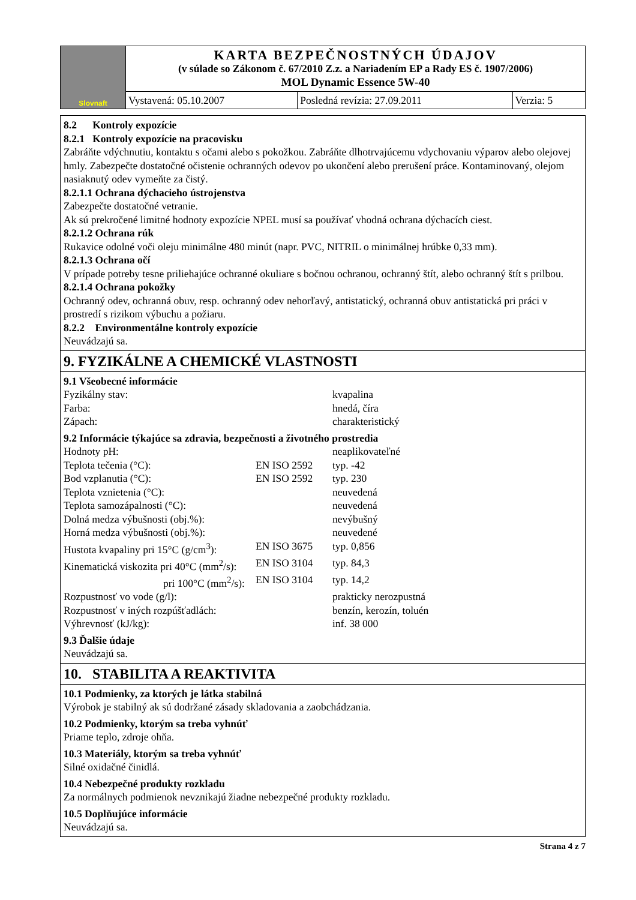| Slovnaft | KARTA BEZPEČNOSTNÝCH ÚDAJOV (v súlade so Zákonom č. 67/2010 Z.z. a Nariadením EP a Rady ES č. 1907/2006) MOL Dynamic Essence 5W-40 | | |
| | Vystavená: 05.10.2007 | Posledná revízia: 27.09.2011 | Verzia: 5 |
8.2 Kontroly expozície
8.2.1 Kontroly expozície na pracovisku
Zabráňte vdýchnutiu, kontaktu s očami alebo s pokožkou. Zabráňte dlhotrvajúcemu vdychovaniu výparov alebo olejovej hmly. Zabezpečte dostatočné očistenie ochranných odevov po ukončení alebo prerušení práce. Kontaminovaný, olejom nasiaknutý odev vymeňte za čistý.
8.2.1.1 Ochrana dýchacieho ústrojenstva
Zabezpečte dostatočné vetranie.
Ak sú prekročené limitné hodnoty expozície NPEL musí sa používať vhodná ochrana dýchacích ciest.
8.2.1.2 Ochrana rúk
Rukavice odolné voči oleju minimálne 480 minút (napr. PVC, NITRIL o minimálnej hrúbke 0,33 mm).
8.2.1.3 Ochrana očí
V prípade potreby tesne priliehajúce ochranné okuliare s bočnou ochranou, ochranný štít, alebo ochranný štít s prilbou.
8.2.1.4 Ochrana pokožky
Ochranný odev, ochranná obuv, resp. ochranný odev nehorľavý, antistatický, ochranná obuv antistatická pri práci v prostredí s rizikom výbuchu a požiaru.
8.2.2 Environmentálne kontroly expozície
Neuvádzajú sa.
9. FYZIKÁLNE A CHEMICKÉ VLASTNOSTI
9.1 Všeobecné informácie
| Fyzikálny stav: | | kvapalina |
| Farba: | | hnedá, číra |
| Zápach: | | charakteristický |
| 9.2 Informácie týkajúce sa zdravia, bezpečnosti a životného prostredia | | |
| Hodnoty pH: | | neaplikovateľné |
| Teplota tečenia (°C): | EN ISO 2592 | typ. -42 |
| Bod vzplanutia (°C): | EN ISO 2592 | typ. 230 |
| Teplota vznietenia (°C): | | neuvedená |
| Teplota samozápalnosti (°C): | | neuvedená |
| Dolná medza výbušnosti (obj.%): | | nevýbušný |
| Horná medza výbušnosti (obj.%): | | neuvedené |
| Hustota kvapaliny pri 15°C (g/cm<sup>3</sup>): | EN ISO 3675 | typ. 0,856 |
| Kinematická viskozita pri 40°C (mm<sup>2</sup>/s): | EN ISO 3104 | typ. 84,3 |
| pri 100°C (mm<sup>2</sup>/s): | EN ISO 3104 | typ. 14,2 |
| Rozpustnosť vo vode (g/l): | | prakticky nerozpustná |
| Rozpustnosť v iných rozpúšťadlách: | | benzín, kerozín, toluén |
| Výhrevnosť (kJ/kg): | | inf. 38 000 |
9.3 Ďalšie údaje
Neuvádzajú sa.
10. STABILITA A REAKTIVITA
10.1 Podmienky, za ktorých je látka stabilná
Výrobok je stabilný ak sú dodržané zásady skladovania a zaobchádzania.
10.2 Podmienky, ktorým sa treba vyhnúť
Priame teplo, zdroje ohňa.
10.3 Materiály, ktorým sa treba vyhnúť
Silné oxidačné činidlá.
10.4 Nebezpečné produkty rozkladu
Za normálnych podmienok nevznikajú žiadne nebezpečné produkty rozkladu.
10.5 Doplňujúce informácie
Neuvádzajú sa.
Strana 4 z 7